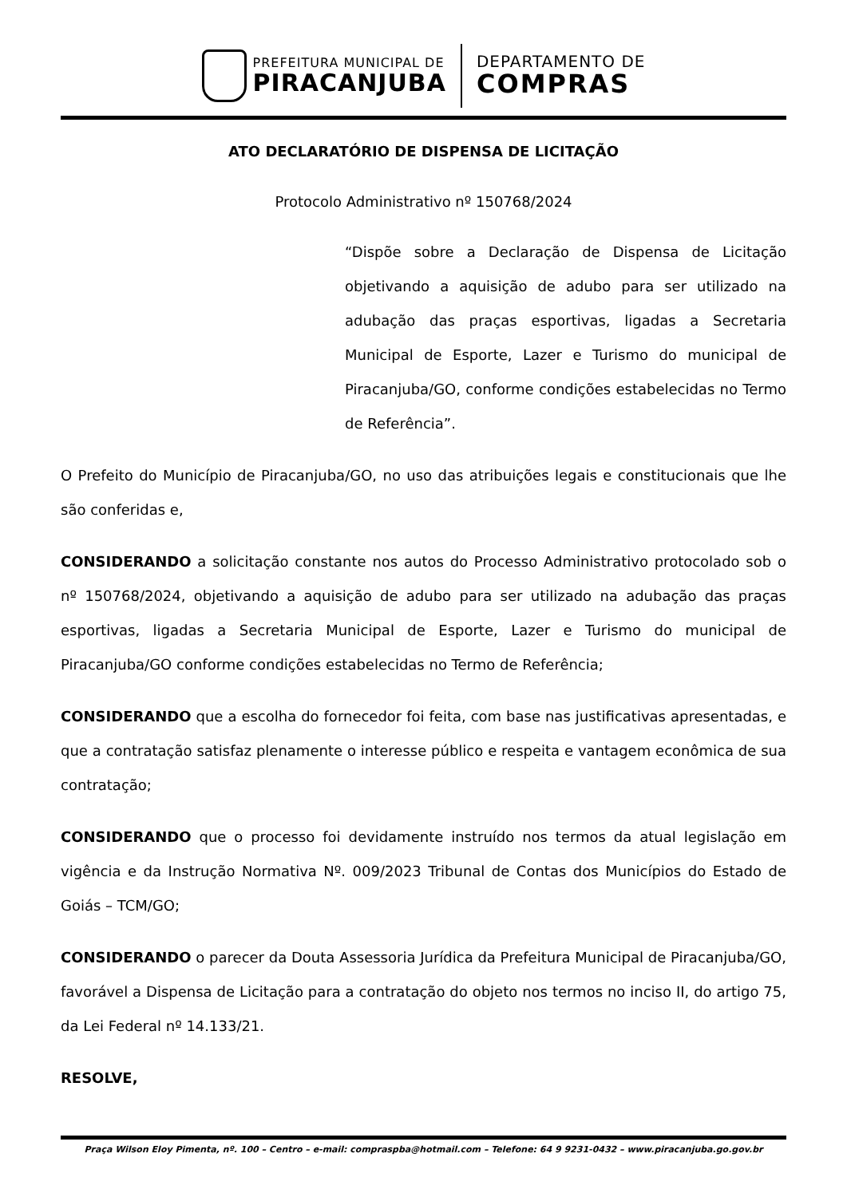PREFEITURA MUNICIPAL DE
PIRACANJUBA
DEPARTAMENTO DE
COMPRAS
ATO DECLARATÓRIO DE DISPENSA DE LICITAÇÃO
Protocolo Administrativo nº 150768/2024
“Dispõe sobre a Declaração de Dispensa de Licitação objetivando a aquisição de adubo para ser utilizado na adubação das praças esportivas, ligadas a Secretaria Municipal de Esporte, Lazer e Turismo do municipal de Piracanjuba/GO, conforme condições estabelecidas no Termo de Referência”.
O Prefeito do Município de Piracanjuba/GO, no uso das atribuições legais e constitucionais que lhe são conferidas e,
CONSIDERANDO a solicitação constante nos autos do Processo Administrativo protocolado sob o nº 150768/2024, objetivando a aquisição de adubo para ser utilizado na adubação das praças esportivas, ligadas a Secretaria Municipal de Esporte, Lazer e Turismo do municipal de Piracanjuba/GO conforme condições estabelecidas no Termo de Referência;
CONSIDERANDO que a escolha do fornecedor foi feita, com base nas justificativas apresentadas, e que a contratação satisfaz plenamente o interesse público e respeita e vantagem econômica de sua contratação;
CONSIDERANDO que o processo foi devidamente instruído nos termos da atual legislação em vigência e da Instrução Normativa Nº. 009/2023 Tribunal de Contas dos Municípios do Estado de Goiás – TCM/GO;
CONSIDERANDO o parecer da Douta Assessoria Jurídica da Prefeitura Municipal de Piracanjuba/GO, favorável a Dispensa de Licitação para a contratação do objeto nos termos no inciso II, do artigo 75, da Lei Federal nº 14.133/21.
RESOLVE,
Praça Wilson Eloy Pimenta, nº. 100 – Centro – e-mail: compraspba@hotmail.com – Telefone: 64 9 9231-0432 – www.piracanjuba.go.gov.br